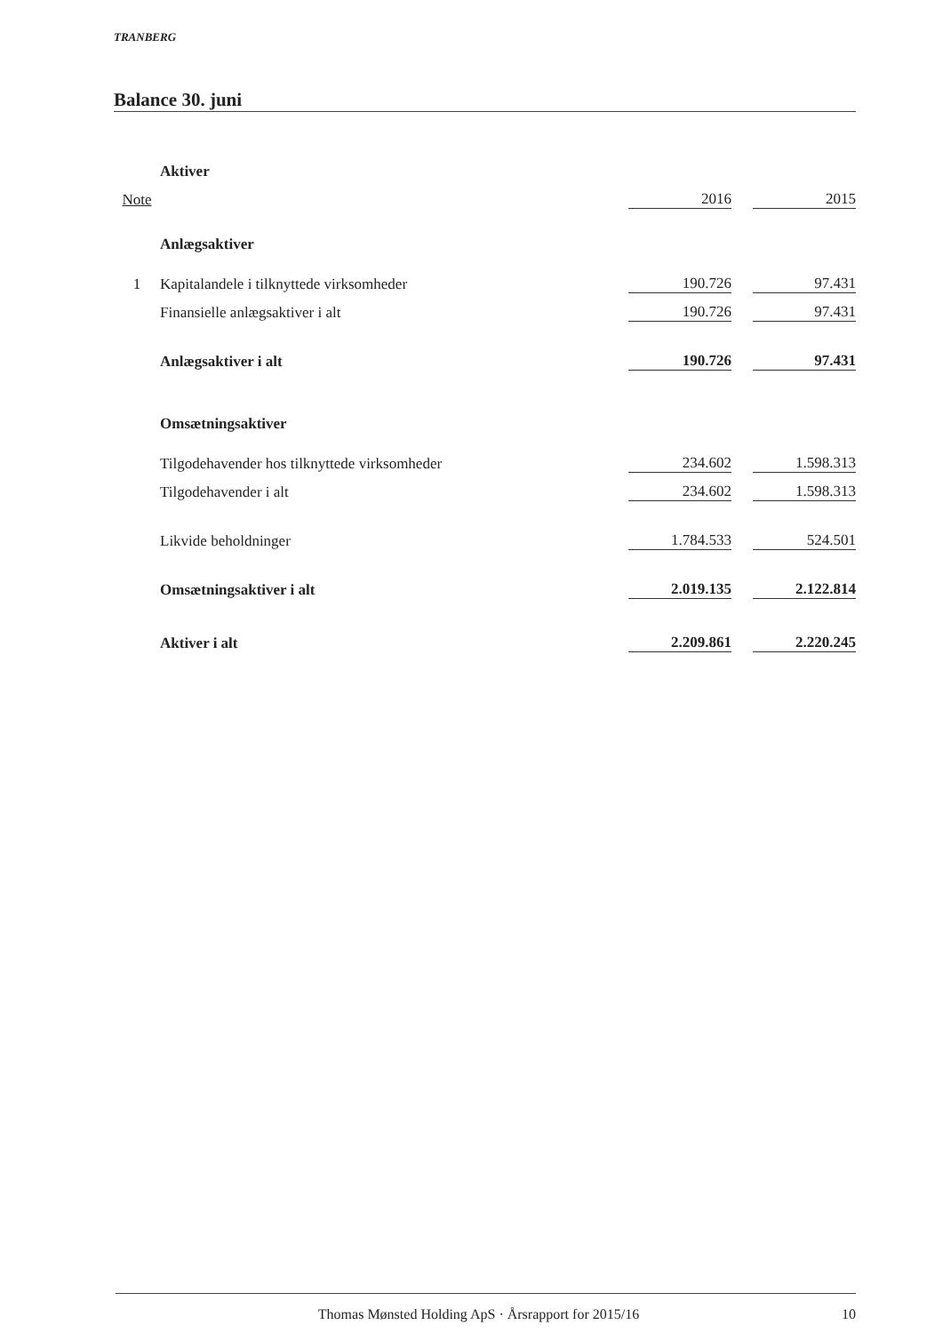TRANBERG
Balance 30. juni
| | Aktiver | | | |
| Note | | 2016 | | 2015 |
| | Anlægsaktiver | | | |
| 1 | Kapitalandele i tilknyttede virksomheder | 190.726 | | 97.431 |
| | Finansielle anlægsaktiver i alt | 190.726 | | 97.431 |
| | Anlægsaktiver i alt | 190.726 | | 97.431 |
| | Omsætningsaktiver | | | |
| | Tilgodehavender hos tilknyttede virksomheder | 234.602 | | 1.598.313 |
| | Tilgodehavender i alt | 234.602 | | 1.598.313 |
| | Likvide beholdninger | 1.784.533 | | 524.501 |
| | Omsætningsaktiver i alt | 2.019.135 | | 2.122.814 |
| | Aktiver i alt | 2.209.861 | | 2.220.245 |
Thomas Mønsted Holding ApS · Årsrapport for 2015/16 10